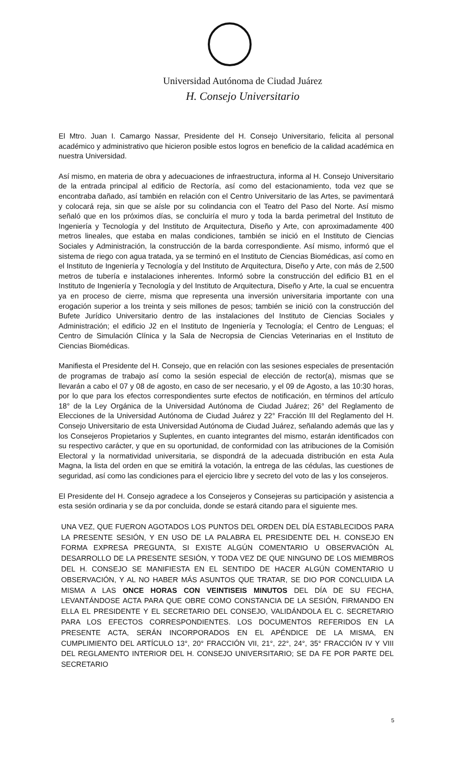Universidad Autónoma de Ciudad Juárez
H. Consejo Universitario
El Mtro. Juan I. Camargo Nassar, Presidente del H. Consejo Universitario, felicita al personal académico y administrativo que hicieron posible estos logros en beneficio de la calidad académica en nuestra Universidad.
Así mismo, en materia de obra y adecuaciones de infraestructura, informa al H. Consejo Universitario de la entrada principal al edificio de Rectoría, así como del estacionamiento, toda vez que se encontraba dañado, así también en relación con el Centro Universitario de las Artes, se pavimentará y colocará reja, sin que se aísle por su colindancia con el Teatro del Paso del Norte. Así mismo señaló que en los próximos días, se concluiría el muro y toda la barda perimetral del Instituto de Ingeniería y Tecnología y del Instituto de Arquitectura, Diseño y Arte, con aproximadamente 400 metros lineales, que estaba en malas condiciones, también se inició en el Instituto de Ciencias Sociales y Administración, la construcción de la barda correspondiente. Así mismo, informó que el sistema de riego con agua tratada, ya se terminó en el Instituto de Ciencias Biomédicas, así como en el Instituto de Ingeniería y Tecnología y del Instituto de Arquitectura, Diseño y Arte, con más de 2,500 metros de tubería e instalaciones inherentes. Informó sobre la construcción del edificio B1 en el Instituto de Ingeniería y Tecnología y del Instituto de Arquitectura, Diseño y Arte, la cual se encuentra ya en proceso de cierre, misma que representa una inversión universitaria importante con una erogación superior a los treinta y seis millones de pesos; también se inició con la construcción del Bufete Jurídico Universitario dentro de las instalaciones del Instituto de Ciencias Sociales y Administración; el edificio J2 en el Instituto de Ingeniería y Tecnología; el Centro de Lenguas; el Centro de Simulación Clínica y la Sala de Necropsia de Ciencias Veterinarias en el Instituto de Ciencias Biomédicas.
Manifiesta el Presidente del H. Consejo, que en relación con las sesiones especiales de presentación de programas de trabajo así como la sesión especial de elección de rector(a), mismas que se llevarán a cabo el 07 y 08 de agosto, en caso de ser necesario, y el 09 de Agosto, a las 10:30 horas, por lo que para los efectos correspondientes surte efectos de notificación, en términos del artículo 18° de la Ley Orgánica de la Universidad Autónoma de Ciudad Juárez; 26° del Reglamento de Elecciones de la Universidad Autónoma de Ciudad Juárez y 22° Fracción III del Reglamento del H. Consejo Universitario de esta Universidad Autónoma de Ciudad Juárez, señalando además que las y los Consejeros Propietarios y Suplentes, en cuanto integrantes del mismo, estarán identificados con su respectivo carácter, y que en su oportunidad, de conformidad con las atribuciones de la Comisión Electoral y la normatividad universitaria, se dispondrá de la adecuada distribución en esta Aula Magna, la lista del orden en que se emitirá la votación, la entrega de las cédulas, las cuestiones de seguridad, así como las condiciones para el ejercicio libre y secreto del voto de las y los consejeros.
El Presidente del H. Consejo agradece a los Consejeros y Consejeras su participación y asistencia a esta sesión ordinaria y se da por concluida, donde se estará citando para el siguiente mes.
UNA VEZ, QUE FUERON AGOTADOS LOS PUNTOS DEL ORDEN DEL DÍA ESTABLECIDOS PARA LA PRESENTE SESIÓN, Y EN USO DE LA PALABRA EL PRESIDENTE DEL H. CONSEJO EN FORMA EXPRESA PREGUNTA, SI EXISTE ALGÚN COMENTARIO U OBSERVACIÓN AL DESARROLLO DE LA PRESENTE SESIÓN, Y TODA VEZ DE QUE NINGUNO DE LOS MIEMBROS DEL H. CONSEJO SE MANIFIESTA EN EL SENTIDO DE HACER ALGÚN COMENTARIO U OBSERVACIÓN, Y AL NO HABER MÁS ASUNTOS QUE TRATAR, SE DIO POR CONCLUIDA LA MISMA A LAS ONCE HORAS CON VEINTISEIS MINUTOS DEL DÍA DE SU FECHA, LEVANTÁNDOSE ACTA PARA QUE OBRE COMO CONSTANCIA DE LA SESIÓN, FIRMANDO EN ELLA EL PRESIDENTE Y EL SECRETARIO DEL CONSEJO, VALIDÁNDOLA EL C. SECRETARIO PARA LOS EFECTOS CORRESPONDIENTES. LOS DOCUMENTOS REFERIDOS EN LA PRESENTE ACTA, SERÁN INCORPORADOS EN EL APÉNDICE DE LA MISMA, EN CUMPLIMIENTO DEL ARTÍCULO 13°, 20° FRACCIÓN VII, 21°, 22°, 24°, 35° FRACCIÓN IV Y VIII DEL REGLAMENTO INTERIOR DEL H. CONSEJO UNIVERSITARIO; SE DA FE POR PARTE DEL SECRETARIO
5